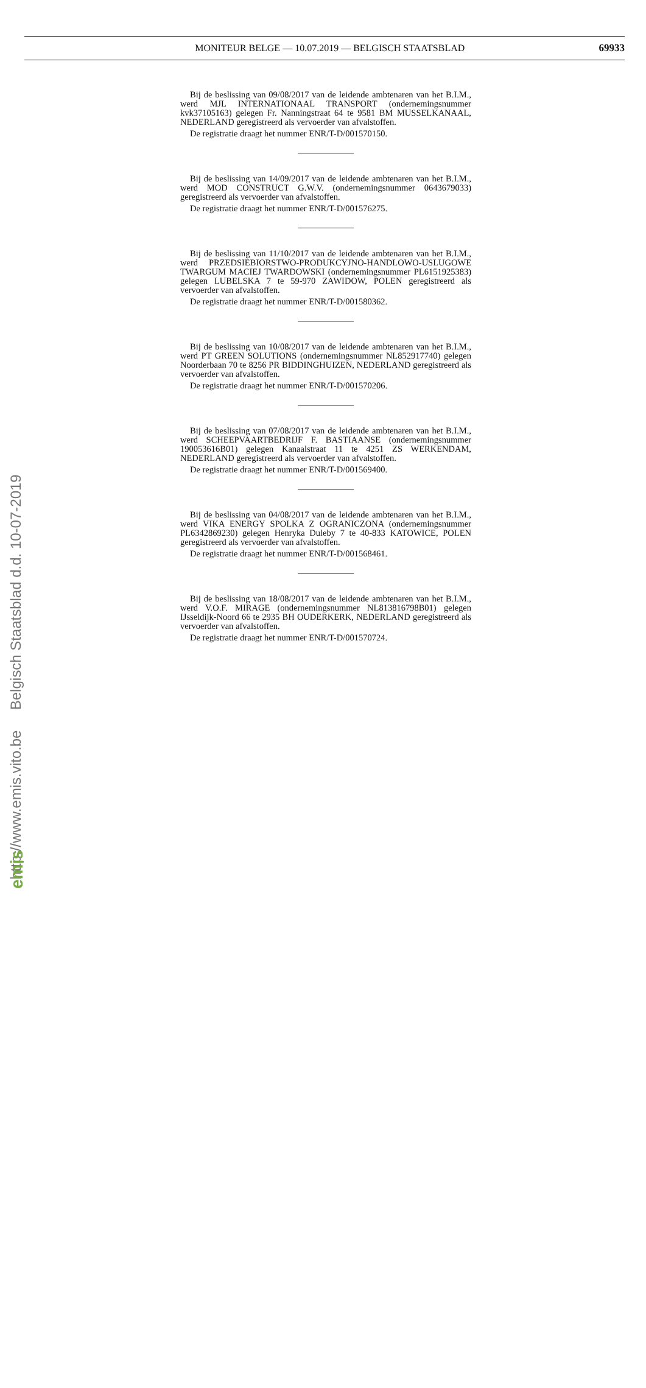MONITEUR BELGE — 10.07.2019 — BELGISCH STAATSBLAD 69933
Bij de beslissing van 09/08/2017 van de leidende ambtenaren van het B.I.M., werd MJL INTERNATIONAAL TRANSPORT (ondernemingsnummer kvk37105163) gelegen Fr. Nanningstraat 64 te 9581 BM MUSSELKANAAL, NEDERLAND geregistreerd als vervoerder van afvalstoffen.
De registratie draagt het nummer ENR/T-D/001570150.
Bij de beslissing van 14/09/2017 van de leidende ambtenaren van het B.I.M., werd MOD CONSTRUCT G.W.V. (ondernemingsnummer 0643679033) geregistreerd als vervoerder van afvalstoffen.
De registratie draagt het nummer ENR/T-D/001576275.
Bij de beslissing van 11/10/2017 van de leidende ambtenaren van het B.I.M., werd PRZEDSIEBIORSTWO-PRODUKCYJNO-HANDLOWO-USLUGOWE TWARGUM MACIEJ TWARDOWSKI (ondernemingsnummer PL6151925383) gelegen LUBELSKA 7 te 59-970 ZAWIDOW, POLEN geregistreerd als vervoerder van afvalstoffen.
De registratie draagt het nummer ENR/T-D/001580362.
Bij de beslissing van 10/08/2017 van de leidende ambtenaren van het B.I.M., werd PT GREEN SOLUTIONS (ondernemingsnummer NL852917740) gelegen Noorderbaan 70 te 8256 PR BIDDINGHUIZEN, NEDERLAND geregistreerd als vervoerder van afvalstoffen.
De registratie draagt het nummer ENR/T-D/001570206.
Bij de beslissing van 07/08/2017 van de leidende ambtenaren van het B.I.M., werd SCHEEPVAARTBEDRIJF F. BASTIAANSE (ondernemingsnummer 190053616B01) gelegen Kanaalstraat 11 te 4251 ZS WERKENDAM, NEDERLAND geregistreerd als vervoerder van afvalstoffen.
De registratie draagt het nummer ENR/T-D/001569400.
Bij de beslissing van 04/08/2017 van de leidende ambtenaren van het B.I.M., werd VIKA ENERGY SPOLKA Z OGRANICZONA (ondernemingsnummer PL6342869230) gelegen Henryka Duleby 7 te 40-833 KATOWICE, POLEN geregistreerd als vervoerder van afvalstoffen.
De registratie draagt het nummer ENR/T-D/001568461.
Bij de beslissing van 18/08/2017 van de leidende ambtenaren van het B.I.M., werd V.O.F. MIRAGE (ondernemingsnummer NL813816798B01) gelegen IJsseldijk-Noord 66 te 2935 BH OUDERKERK, NEDERLAND geregistreerd als vervoerder van afvalstoffen.
De registratie draagt het nummer ENR/T-D/001570724.
http://www.emis.vito.be Belgisch Staatsblad d.d. 10-07-2019
emis